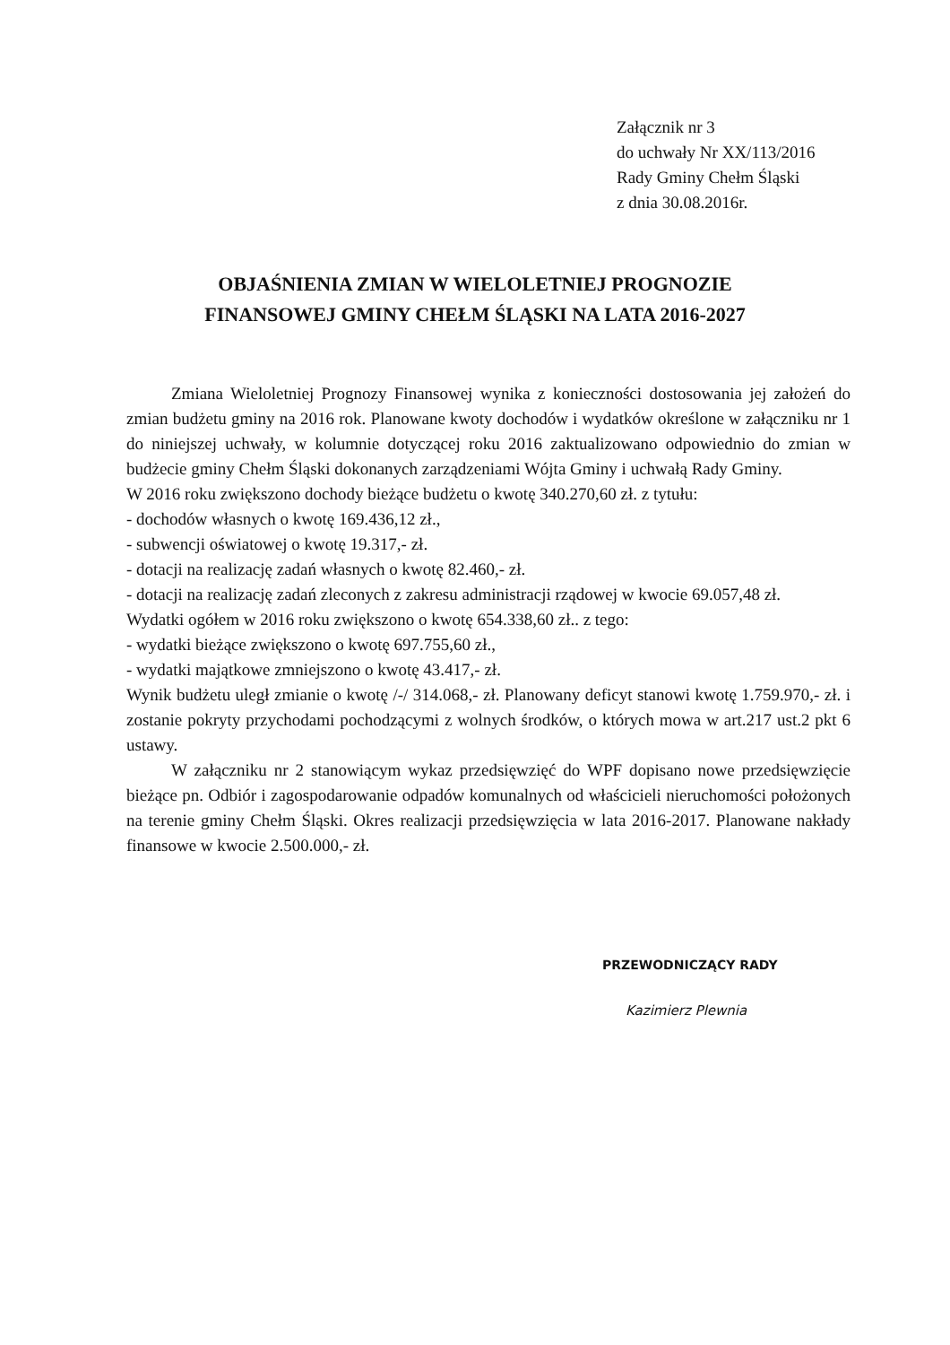Załącznik nr 3
do uchwały Nr XX/113/2016
Rady Gminy Chełm Śląski
z dnia 30.08.2016r.
OBJAŚNIENIA ZMIAN W WIELOLETNIEJ PROGNOZIE
FINANSOWEJ GMINY CHEŁM ŚLĄSKI NA LATA 2016-2027
Zmiana Wieloletniej Prognozy Finansowej wynika z konieczności dostosowania jej założeń do zmian budżetu gminy na 2016 rok. Planowane kwoty dochodów i wydatków określone w załączniku nr 1 do niniejszej uchwały, w kolumnie dotyczącej roku 2016 zaktualizowano odpowiednio do zmian w budżecie gminy Chełm Śląski dokonanych zarządzeniami Wójta Gminy i uchwałą Rady Gminy.
W 2016 roku zwiększono dochody bieżące budżetu o kwotę 340.270,60 zł. z tytułu:
- dochodów własnych o kwotę 169.436,12 zł.,
- subwencji oświatowej o kwotę 19.317,- zł.
- dotacji na realizację zadań własnych o kwotę 82.460,- zł.
- dotacji na realizację zadań zleconych z zakresu administracji rządowej w kwocie 69.057,48 zł.
Wydatki ogółem w 2016 roku zwiększono o kwotę 654.338,60 zł.. z tego:
- wydatki bieżące zwiększono o kwotę 697.755,60 zł.,
- wydatki majątkowe zmniejszono o kwotę 43.417,- zł.
Wynik budżetu uległ zmianie o kwotę /-/ 314.068,- zł. Planowany deficyt stanowi kwotę 1.759.970,- zł. i zostanie pokryty przychodami pochodzącymi z wolnych środków, o których mowa w art.217 ust.2 pkt 6 ustawy.
W załączniku nr 2 stanowiącym wykaz przedsięwzięć do WPF dopisano nowe przedsięwzięcie bieżące pn. Odbiór i zagospodarowanie odpadów komunalnych od właścicieli nieruchomości położonych na terenie gminy Chełm Śląski. Okres realizacji przedsięwzięcia w lata 2016-2017. Planowane nakłady finansowe w kwocie 2.500.000,- zł.
PRZEWODNICZĄCY RADY
Kazimierz Plewnia